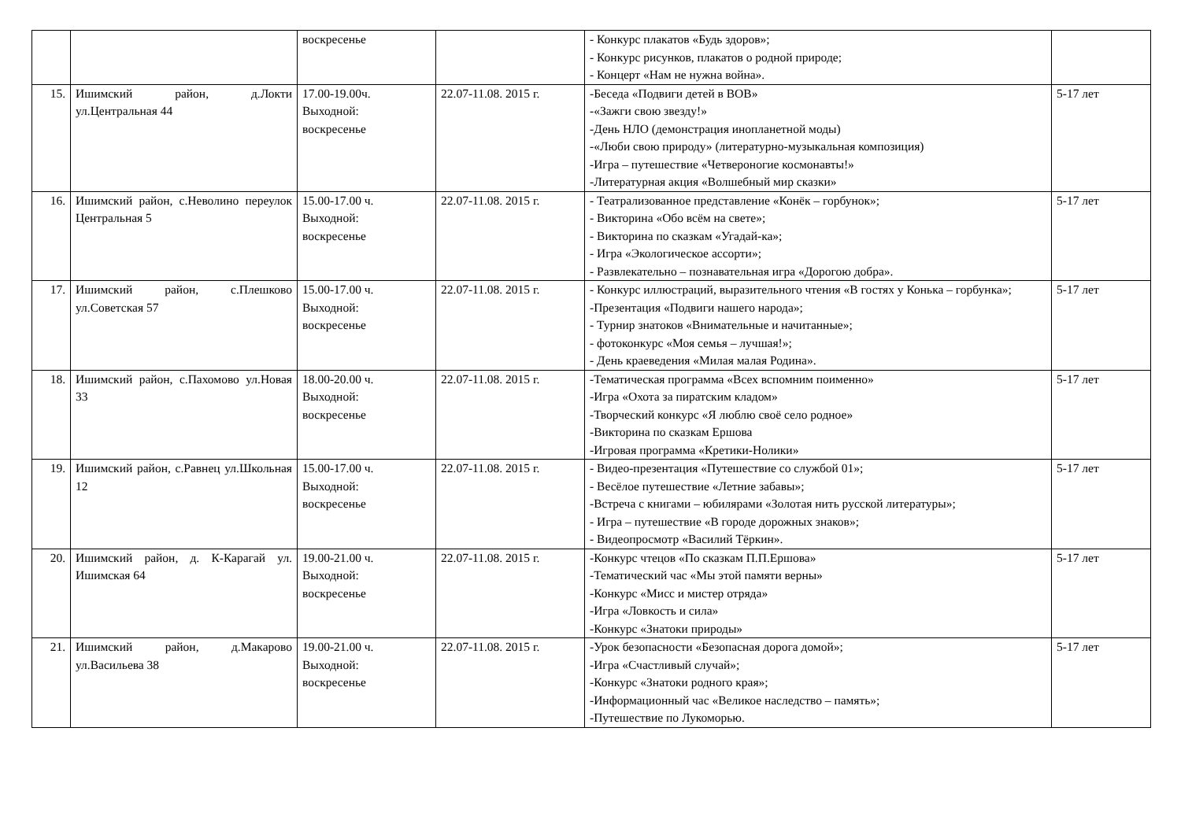| | | воскресенье | | - Конкурс плакатов «Будь здоров»; - Конкурс рисунков, плакатов о родной природе; - Концерт «Нам не нужна война». | |
| 15. | Ишимский район, д.Локти ул.Центральная 44 | 17.00-19.00ч. Выходной: воскресенье | 22.07-11.08. 2015 г. | -Беседа «Подвиги детей в ВОВ» -«Зажги свою звезду!» -День НЛО (демонстрация инопланетной моды) -«Люби свою природу» (литературно-музыкальная композиция) -Игра – путешествие «Четвероногие космонавты!» -Литературная акция «Волшебный мир сказки» | 5-17 лет |
| 16. | Ишимский район, с.Неволино переулок Центральная 5 | 15.00-17.00 ч. Выходной: воскресенье | 22.07-11.08. 2015 г. | - Театрализованное представление «Конёк – горбунок»; - Викторина «Обо всём на свете»; - Викторина по сказкам «Угадай-ка»; - Игра «Экологическое ассорти»; - Развлекательно – познавательная игра «Дорогою добра». | 5-17 лет |
| 17. | Ишимский район, с.Плешково ул.Советская 57 | 15.00-17.00 ч. Выходной: воскресенье | 22.07-11.08. 2015 г. | - Конкурс иллюстраций, выразительного чтения «В гостях у Конька – горбунка»; -Презентация «Подвиги нашего народа»; - Турнир знатоков «Внимательные и начитанные»; - фотоконкурс «Моя семья – лучшая!»; - День краеведения «Милая малая Родина». | 5-17 лет |
| 18. | Ишимский район, с.Пахомово ул.Новая 33 | 18.00-20.00 ч. Выходной: воскресенье | 22.07-11.08. 2015 г. | -Тематическая программа «Всех вспомним поименно» -Игра «Охота за пиратским кладом» -Творческий конкурс «Я люблю своё село родное» -Викторина по сказкам Ершова -Игровая программа «Кретики-Нолики» | 5-17 лет |
| 19. | Ишимский район, с.Равнец ул.Школьная 12 | 15.00-17.00 ч. Выходной: воскресенье | 22.07-11.08. 2015 г. | - Видео-презентация «Путешествие со службой 01»; - Весёлое путешествие «Летние забавы»; -Встреча с книгами – юбилярами «Золотая нить русской литературы»; - Игра – путешествие «В городе дорожных знаков»; - Видеопросмотр «Василий Тёркин». | 5-17 лет |
| 20. | Ишимский район, д. К-Карагай ул. Ишимская 64 | 19.00-21.00 ч. Выходной: воскресенье | 22.07-11.08. 2015 г. | -Конкурс чтецов «По сказкам П.П.Ершова» -Тематический час «Мы этой памяти верны» -Конкурс «Мисс и мистер отряда» -Игра «Ловкость и сила» -Конкурс «Знатоки природы» | 5-17 лет |
| 21. | Ишимский район, д.Макарово ул.Васильева 38 | 19.00-21.00 ч. Выходной: воскресенье | 22.07-11.08. 2015 г. | -Урок безопасности «Безопасная дорога домой»; -Игра «Счастливый случай»; -Конкурс «Знатоки родного края»; -Информационный час «Великое наследство – память»; -Путешествие по Лукоморью. | 5-17 лет |